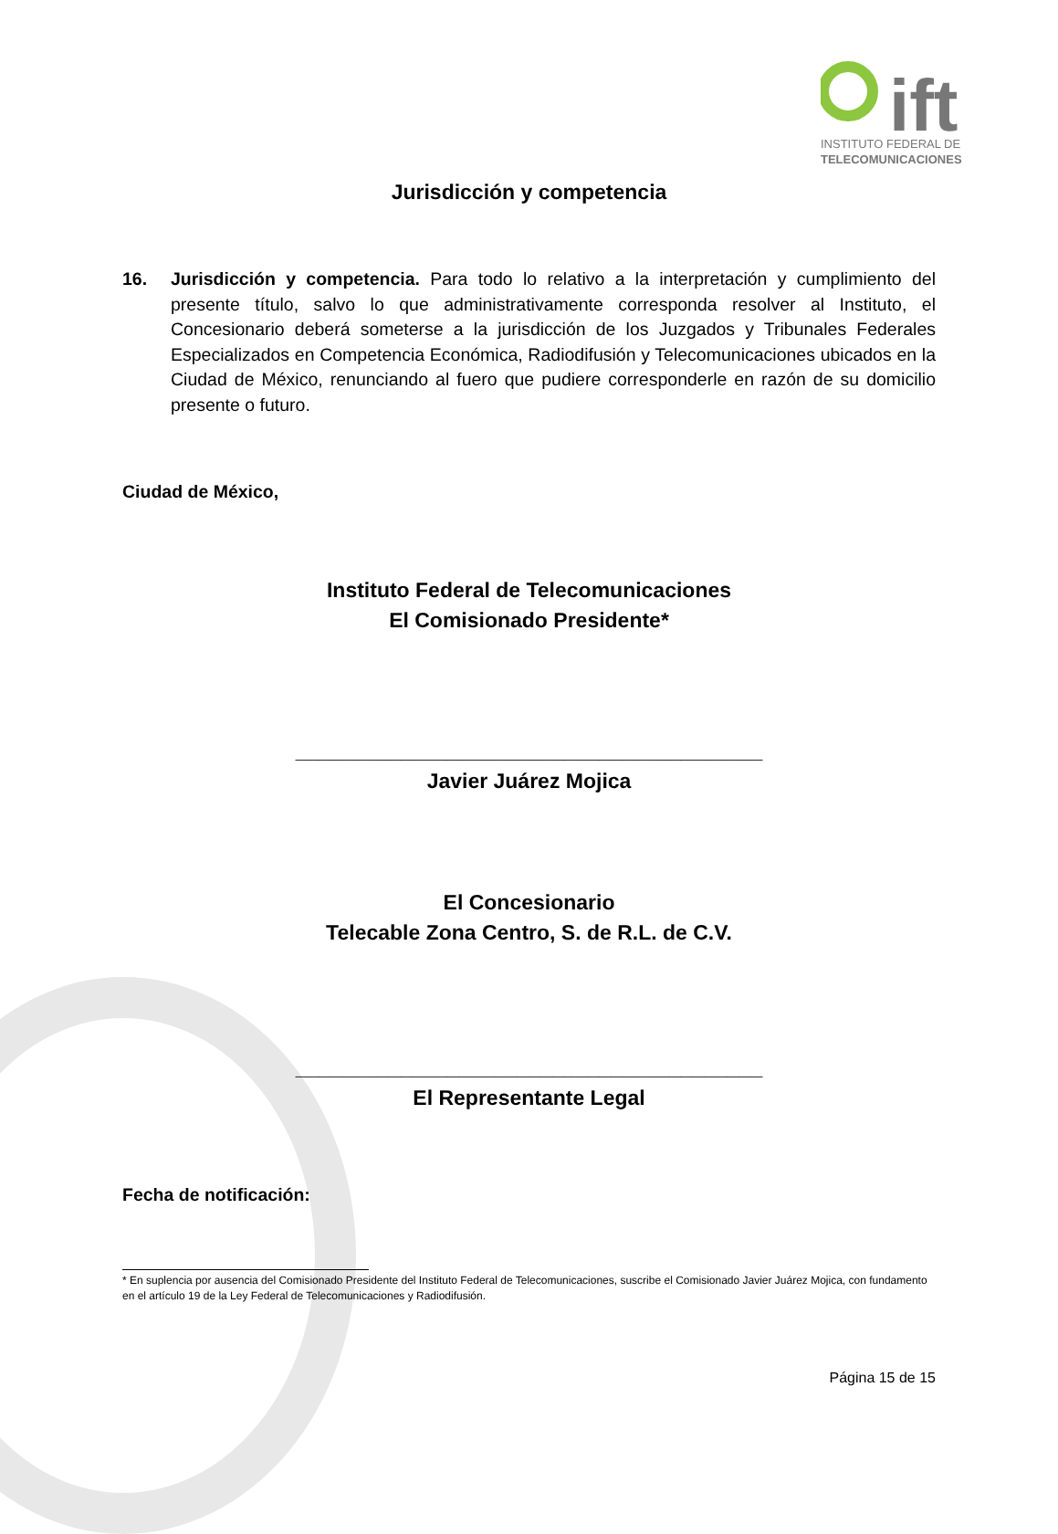ift
INSTITUTO FEDERAL DE
TELECOMUNICACIONES
Jurisdicción y competencia
16. Jurisdicción y competencia. Para todo lo relativo a la interpretación y cumplimiento del presente título, salvo lo que administrativamente corresponda resolver al Instituto, el Concesionario deberá someterse a la jurisdicción de los Juzgados y Tribunales Federales Especializados en Competencia Económica, Radiodifusión y Telecomunicaciones ubicados en la Ciudad de México, renunciando al fuero que pudiere corresponderle en razón de su domicilio presente o futuro.
Ciudad de México,
Instituto Federal de Telecomunicaciones
El Comisionado Presidente*
________________________________________
Javier Juárez Mojica
El Concesionario
Telecable Zona Centro, S. de R.L. de C.V.
________________________________________
El Representante Legal
Fecha de notificación:
* En suplencia por ausencia del Comisionado Presidente del Instituto Federal de Telecomunicaciones, suscribe el Comisionado Javier Juárez Mojica, con fundamento en el artículo 19 de la Ley Federal de Telecomunicaciones y Radiodifusión.
Página 15 de 15